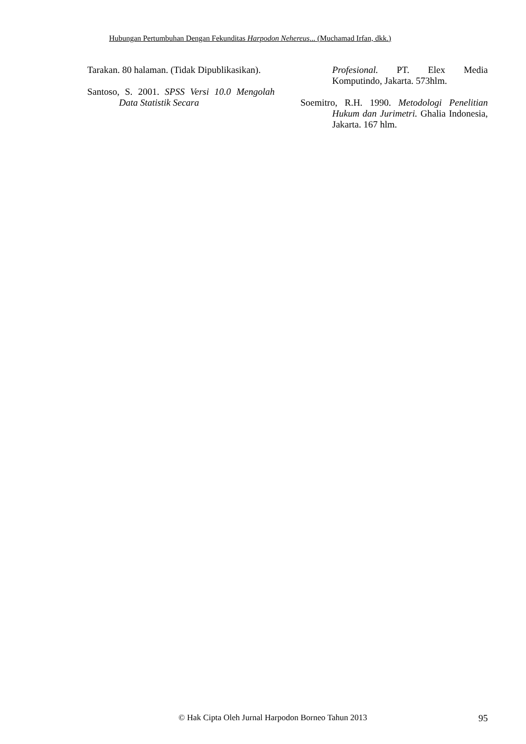Hubungan Pertumbuhan Dengan Fekunditas Harpodon Nehereus... (Muchamad Irfan, dkk.)
Tarakan. 80 halaman. (Tidak Dipublikasikan).
Santoso, S. 2001. SPSS Versi 10.0 Mengolah Data Statistik Secara
Profesional. PT. Elex Media Komputindo, Jakarta. 573hlm.
Soemitro, R.H. 1990. Metodologi Penelitian Hukum dan Jurimetri. Ghalia Indonesia, Jakarta. 167 hlm.
© Hak Cipta Oleh Jurnal Harpodon Borneo Tahun 2013 95